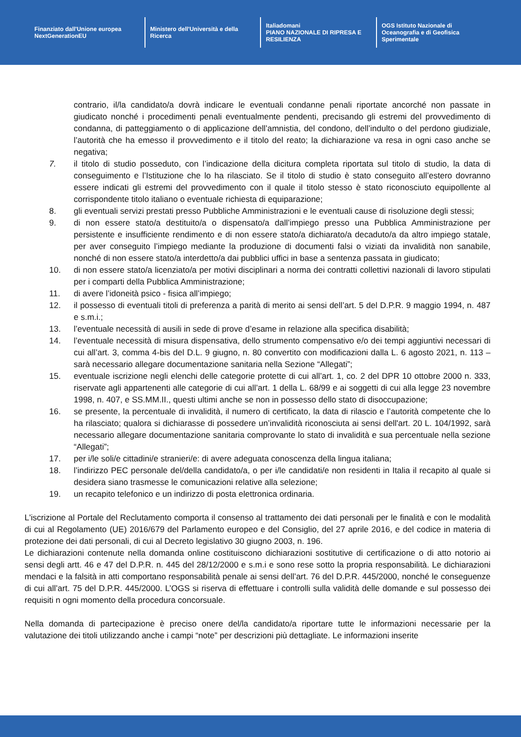Finanziato dall'Unione europea
NextGenerationEU
Ministero dell'Università e della Ricerca
Italiadomani
PIANO NAZIONALE DI RIPRESA E RESILIENZA
OGS Istituto Nazionale di Oceanografia e di Geofisica Sperimentale
contrario, il/la candidato/a dovrà indicare le eventuali condanne penali riportate ancorché non passate in giudicato nonché i procedimenti penali eventualmente pendenti, precisando gli estremi del provvedimento di condanna, di patteggiamento o di applicazione dell’amnistia, del condono, dell’indulto o del perdono giudiziale, l’autorità che ha emesso il provvedimento e il titolo del reato; la dichiarazione va resa in ogni caso anche se negativa;
7. il titolo di studio posseduto, con l’indicazione della dicitura completa riportata sul titolo di studio, la data di conseguimento e l’Istituzione che lo ha rilasciato. Se il titolo di studio è stato conseguito all’estero dovranno essere indicati gli estremi del provvedimento con il quale il titolo stesso è stato riconosciuto equipollente al corrispondente titolo italiano o eventuale richiesta di equiparazione;
8. gli eventuali servizi prestati presso Pubbliche Amministrazioni e le eventuali cause di risoluzione degli stessi;
9. di non essere stato/a destituito/a o dispensato/a dall’impiego presso una Pubblica Amministrazione per persistente e insufficiente rendimento e di non essere stato/a dichiarato/a decaduto/a da altro impiego statale, per aver conseguito l’impiego mediante la produzione di documenti falsi o viziati da invalidità non sanabile, nonché di non essere stato/a interdetto/a dai pubblici uffici in base a sentenza passata in giudicato;
10. di non essere stato/a licenziato/a per motivi disciplinari a norma dei contratti collettivi nazionali di lavoro stipulati per i comparti della Pubblica Amministrazione;
11. di avere l’idoneità psico - fisica all’impiego;
12. il possesso di eventuali titoli di preferenza a parità di merito ai sensi dell’art. 5 del D.P.R. 9 maggio 1994, n. 487 e s.m.i.;
13. l’eventuale necessità di ausili in sede di prove d’esame in relazione alla specifica disabilità;
14. l’eventuale necessità di misura dispensativa, dello strumento compensativo e/o dei tempi aggiuntivi necessari di cui all’art. 3, comma 4-bis del D.L. 9 giugno, n. 80 convertito con modificazioni dalla L. 6 agosto 2021, n. 113 – sarà necessario allegare documentazione sanitaria nella Sezione “Allegati”;
15. eventuale iscrizione negli elenchi delle categorie protette di cui all’art. 1, co. 2 del DPR 10 ottobre 2000 n. 333, riservate agli appartenenti alle categorie di cui all’art. 1 della L. 68/99 e ai soggetti di cui alla legge 23 novembre 1998, n. 407, e SS.MM.II., questi ultimi anche se non in possesso dello stato di disoccupazione;
16. se presente, la percentuale di invalidità, il numero di certificato, la data di rilascio e l’autorità competente che lo ha rilasciato; qualora si dichiarasse di possedere un’invalidità riconosciuta ai sensi dell'art. 20 L. 104/1992, sarà necessario allegare documentazione sanitaria comprovante lo stato di invalidità e sua percentuale nella sezione “Allegati”;
17. per i/le soli/e cittadini/e stranieri/e: di avere adeguata conoscenza della lingua italiana;
18. l’indirizzo PEC personale del/della candidato/a, o per i/le candidati/e non residenti in Italia il recapito al quale si desidera siano trasmesse le comunicazioni relative alla selezione;
19. un recapito telefonico e un indirizzo di posta elettronica ordinaria.
L'iscrizione al Portale del Reclutamento comporta il consenso al trattamento dei dati personali per le finalità e con le modalità di cui al Regolamento (UE) 2016/679 del Parlamento europeo e del Consiglio, del 27 aprile 2016, e del codice in materia di protezione dei dati personali, di cui al Decreto legislativo 30 giugno 2003, n. 196.
Le dichiarazioni contenute nella domanda online costituiscono dichiarazioni sostitutive di certificazione o di atto notorio ai sensi degli artt. 46 e 47 del D.P.R. n. 445 del 28/12/2000 e s.m.i e sono rese sotto la propria responsabilità. Le dichiarazioni mendaci e la falsità in atti comportano responsabilità penale ai sensi dell’art. 76 del D.P.R. 445/2000, nonché le conseguenze di cui all’art. 75 del D.P.R. 445/2000. L’OGS si riserva di effettuare i controlli sulla validità delle domande e sul possesso dei requisiti n ogni momento della procedura concorsuale.
Nella domanda di partecipazione è preciso onere del/la candidato/a riportare tutte le informazioni necessarie per la valutazione dei titoli utilizzando anche i campi “note” per descrizioni più dettagliate. Le informazioni inserite